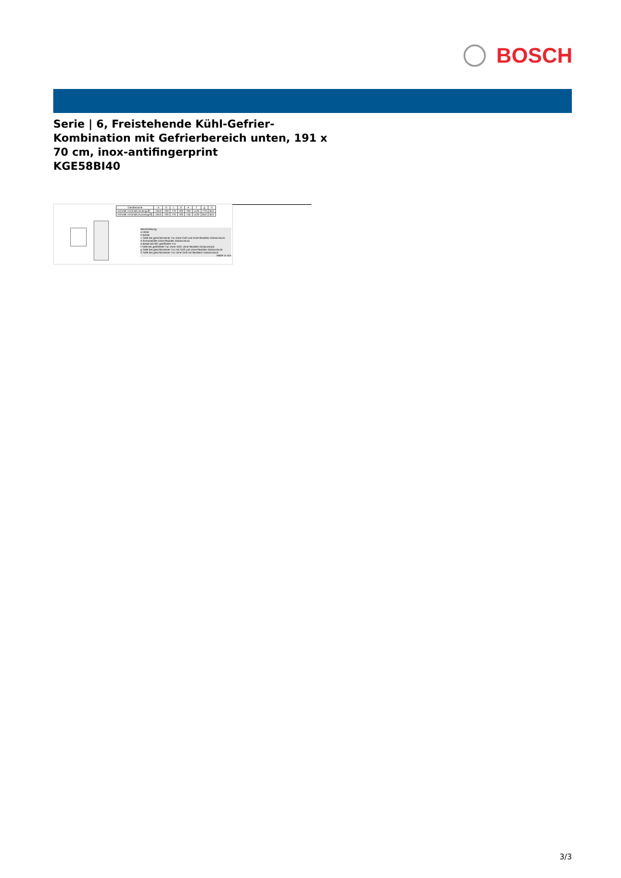BOSCH
Serie | 6, Freistehende Kühl-Gefrier-Kombination mit Gefrierbereich unten, 191 x 70 cm, inox-antifingerprint
KGE58BI40
| Gerätename | a | b | c | d | e | f | g | h |
| --- | --- | --- | --- | --- | --- | --- | --- | --- |
| KGV58 / KGE58 (Innengriff) | 1910 | 700 | 770 | 700 | 700 | 1420 | 770 | 810 |
| KGV58 / KGE58 (Aussengriff) | 1910 | 700 | 770 | 700 | 740 | 1420 | 810 | 810 |
Beschreibung
a Höhe
b Breite
c Tiefe bei geschlossener Tür ohne Griff und ohne flexibles Distanzstück
d Schranktiefe ohne flexibles Distanzstück
e Breite bei 90° geöffneter Tür
f Tiefe bei geöffneter Tür ohne Griff, ohne flexibles Distanzstück
g Tiefe bei geschlossener Tür mit Griff und ohne flexibles Distanzstück
h Tiefe bei geschlossener Tür ohne Griff mit flexiblem Distanzstück
Maße in mm
3/3